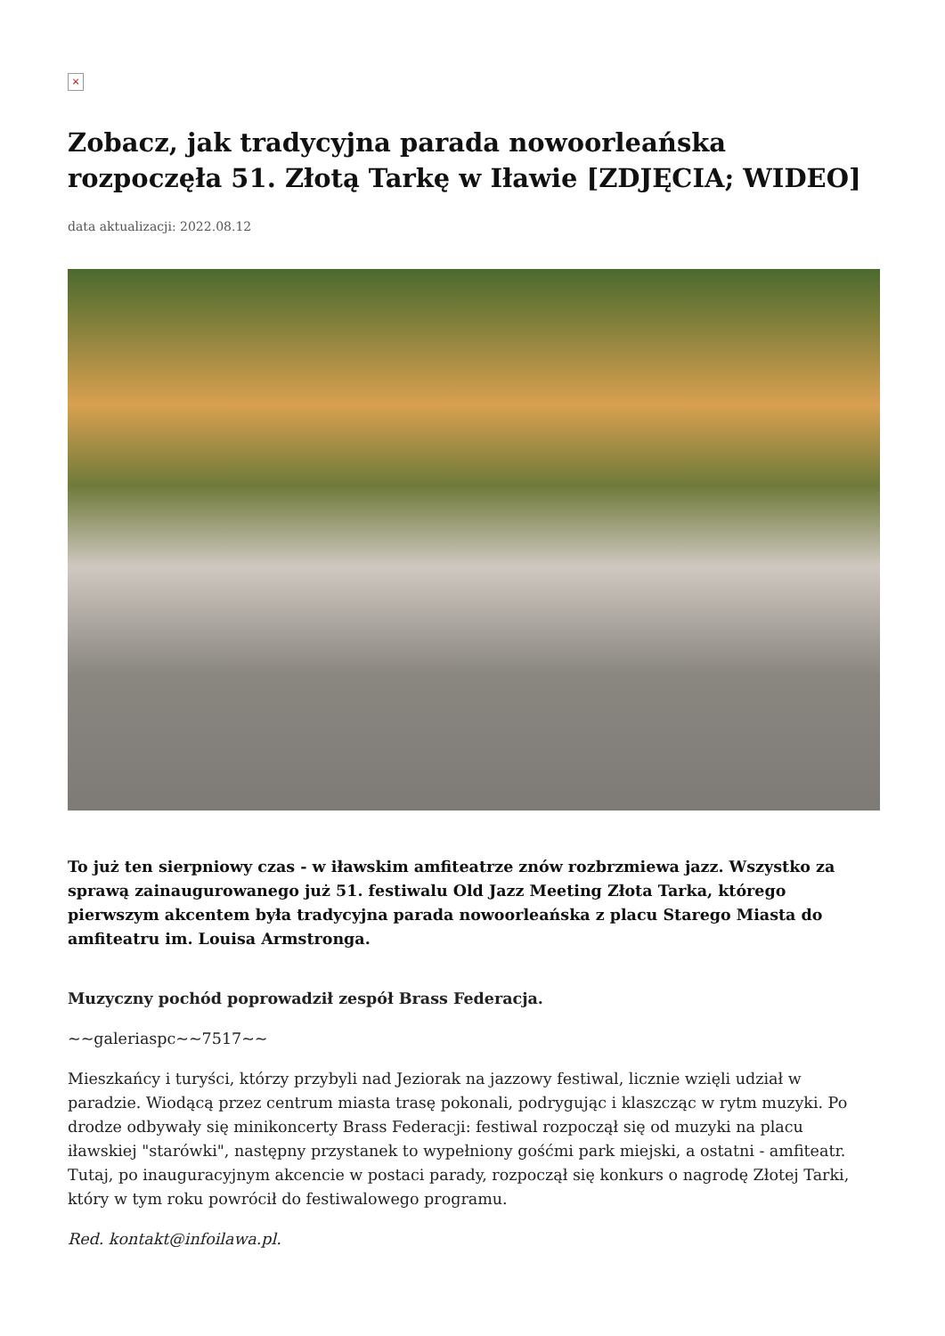×
Zobacz, jak tradycyjna parada nowoorleańska rozpoczęła 51. Złotą Tarkę w Iławie [ZDJĘCIA; WIDEO]
data aktualizacji: 2022.08.12
To już ten sierpniowy czas - w iławskim amfiteatrze znów rozbrzmiewa jazz. Wszystko za sprawą zainaugurowanego już 51. festiwalu Old Jazz Meeting Złota Tarka, którego pierwszym akcentem była tradycyjna parada nowoorleańska z placu Starego Miasta do amfiteatru im. Louisa Armstronga.
Muzyczny pochód poprowadził zespół Brass Federacja.
~~galeriaspc~~7517~~
Mieszkańcy i turyści, którzy przybyli nad Jeziorak na jazzowy festiwal, licznie wzięli udział w paradzie. Wiodącą przez centrum miasta trasę pokonali, podrygując i klaszcząc w rytm muzyki. Po drodze odbywały się minikoncerty Brass Federacji: festiwal rozpoczął się od muzyki na placu iławskiej "starówki", następny przystanek to wypełniony gośćmi park miejski, a ostatni - amfiteatr. Tutaj, po inauguracyjnym akcencie w postaci parady, rozpoczął się konkurs o nagrodę Złotej Tarki, który w tym roku powrócił do festiwalowego programu.
Red. kontakt@infoilawa.pl.